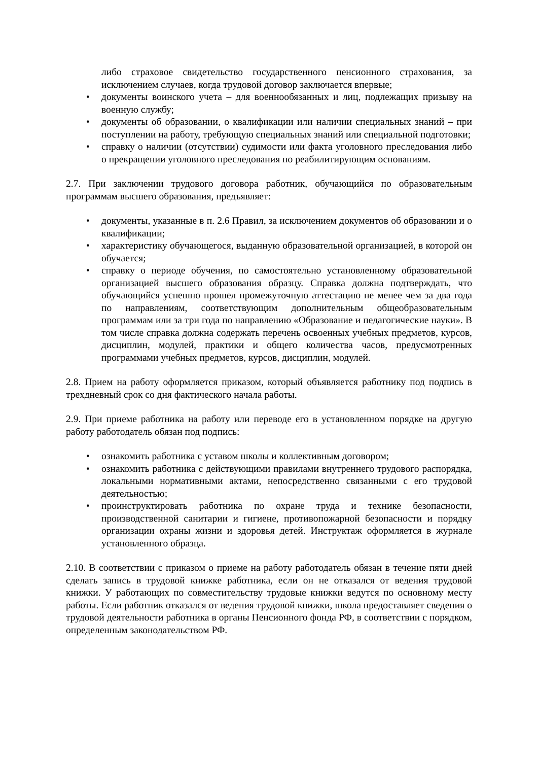либо страховое свидетельство государственного пенсионного страхования, за исключением случаев, когда трудовой договор заключается впервые;
• документы воинского учета – для военнообязанных и лиц, подлежащих призыву на военную службу;
• документы об образовании, о квалификации или наличии специальных знаний – при поступлении на работу, требующую специальных знаний или специальной подготовки;
• справку о наличии (отсутствии) судимости или факта уголовного преследования либо о прекращении уголовного преследования по реабилитирующим основаниям.
2.7. При заключении трудового договора работник, обучающийся по образовательным программам высшего образования, предъявляет:
• документы, указанные в п. 2.6 Правил, за исключением документов об образовании и о квалификации;
• характеристику обучающегося, выданную образовательной организацией, в которой он обучается;
• справку о периоде обучения, по самостоятельно установленному образовательной организацией высшего образования образцу. Справка должна подтверждать, что обучающийся успешно прошел промежуточную аттестацию не менее чем за два года по направлениям, соответствующим дополнительным общеобразовательным программам или за три года по направлению «Образование и педагогические науки». В том числе справка должна содержать перечень освоенных учебных предметов, курсов, дисциплин, модулей, практики и общего количества часов, предусмотренных программами учебных предметов, курсов, дисциплин, модулей.
2.8. Прием на работу оформляется приказом, который объявляется работнику под подпись в трехдневный срок со дня фактического начала работы.
2.9. При приеме работника на работу или переводе его в установленном порядке на другую работу работодатель обязан под подпись:
• ознакомить работника с уставом школы и коллективным договором;
• ознакомить работника с действующими правилами внутреннего трудового распорядка, локальными нормативными актами, непосредственно связанными с его трудовой деятельностью;
• проинструктировать работника по охране труда и технике безопасности, производственной санитарии и гигиене, противопожарной безопасности и порядку организации охраны жизни и здоровья детей. Инструктаж оформляется в журнале установленного образца.
2.10. В соответствии с приказом о приеме на работу работодатель обязан в течение пяти дней сделать запись в трудовой книжке работника, если он не отказался от ведения трудовой книжки. У работающих по совместительству трудовые книжки ведутся по основному месту работы. Если работник отказался от ведения трудовой книжки, школа предоставляет сведения о трудовой деятельности работника в органы Пенсионного фонда РФ, в соответствии с порядком, определенным законодательством РФ.